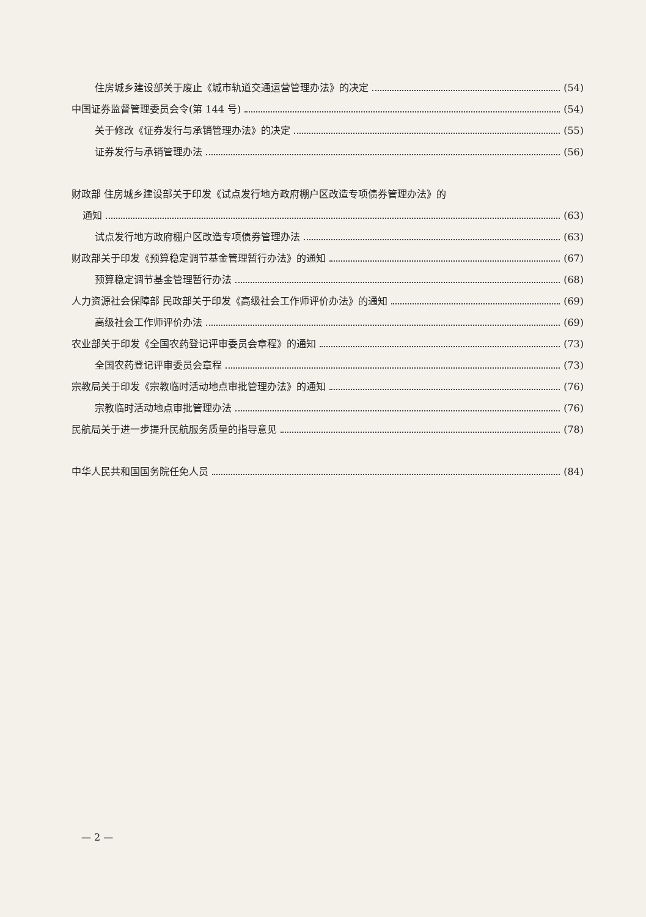住房城乡建设部关于废止《城市轨道交通运营管理办法》的决定 (54)
中国证券监督管理委员会令(第 144 号) (54)
关于修改《证券发行与承销管理办法》的决定 (55)
证券发行与承销管理办法 (56)
财政部 住房城乡建设部关于印发《试点发行地方政府棚户区改造专项债券管理办法》的
通知 (63)
试点发行地方政府棚户区改造专项债券管理办法 (63)
财政部关于印发《预算稳定调节基金管理暂行办法》的通知 (67)
预算稳定调节基金管理暂行办法 (68)
人力资源社会保障部 民政部关于印发《高级社会工作师评价办法》的通知 (69)
高级社会工作师评价办法 (69)
农业部关于印发《全国农药登记评审委员会章程》的通知 (73)
全国农药登记评审委员会章程 (73)
宗教局关于印发《宗教临时活动地点审批管理办法》的通知 (76)
宗教临时活动地点审批管理办法 (76)
民航局关于进一步提升民航服务质量的指导意见 (78)
中华人民共和国国务院任免人员 (84)
— 2 —